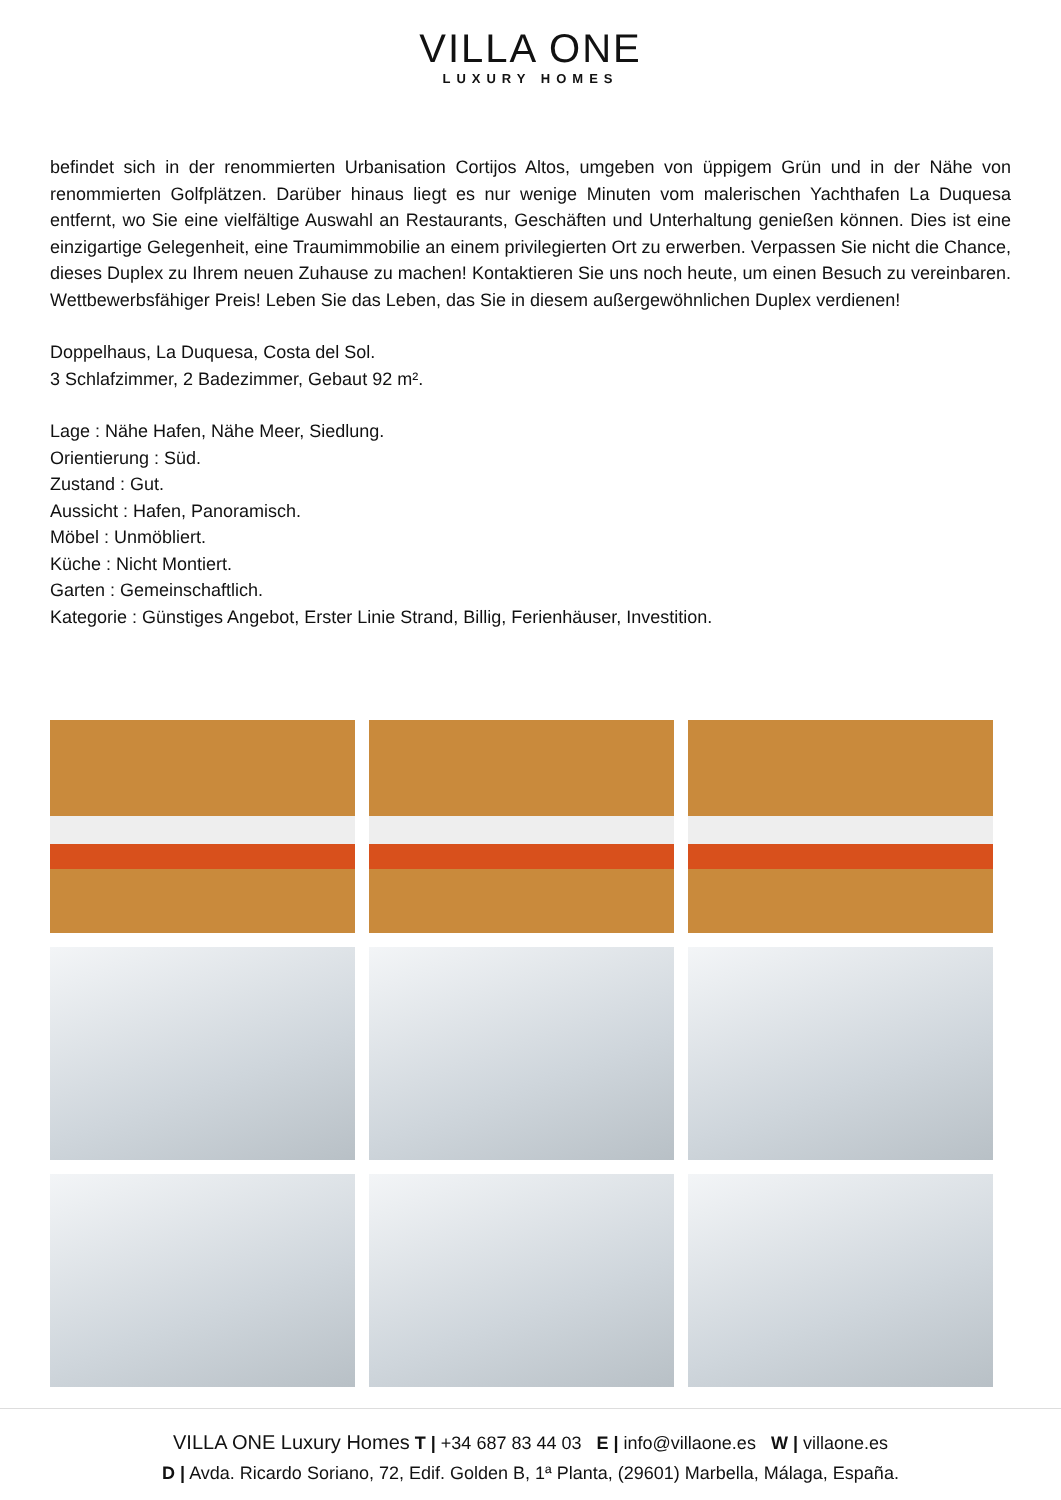VILLA ONE
LUXURY HOMES
befindet sich in der renommierten Urbanisation Cortijos Altos, umgeben von üppigem Grün und in der Nähe von renommierten Golfplätzen. Darüber hinaus liegt es nur wenige Minuten vom malerischen Yachthafen La Duquesa entfernt, wo Sie eine vielfältige Auswahl an Restaurants, Geschäften und Unterhaltung genießen können. Dies ist eine einzigartige Gelegenheit, eine Traumimmobilie an einem privilegierten Ort zu erwerben. Verpassen Sie nicht die Chance, dieses Duplex zu Ihrem neuen Zuhause zu machen! Kontaktieren Sie uns noch heute, um einen Besuch zu vereinbaren. Wettbewerbsfähiger Preis! Leben Sie das Leben, das Sie in diesem außergewöhnlichen Duplex verdienen!
Doppelhaus, La Duquesa, Costa del Sol.
3 Schlafzimmer, 2 Badezimmer, Gebaut 92 m².
Lage : Nähe Hafen, Nähe Meer, Siedlung.
Orientierung : Süd.
Zustand : Gut.
Aussicht : Hafen, Panoramisch.
Möbel : Unmöbliert.
Küche : Nicht Montiert.
Garten : Gemeinschaftlich.
Kategorie : Günstiges Angebot, Erster Linie Strand, Billig, Ferienhäuser, Investition.
VILLA ONE Luxury Homes T | +34 687 83 44 03 E | info@villaone.es W | villaone.es
D | Avda. Ricardo Soriano, 72, Edif. Golden B, 1ª Planta, (29601) Marbella, Málaga, España.